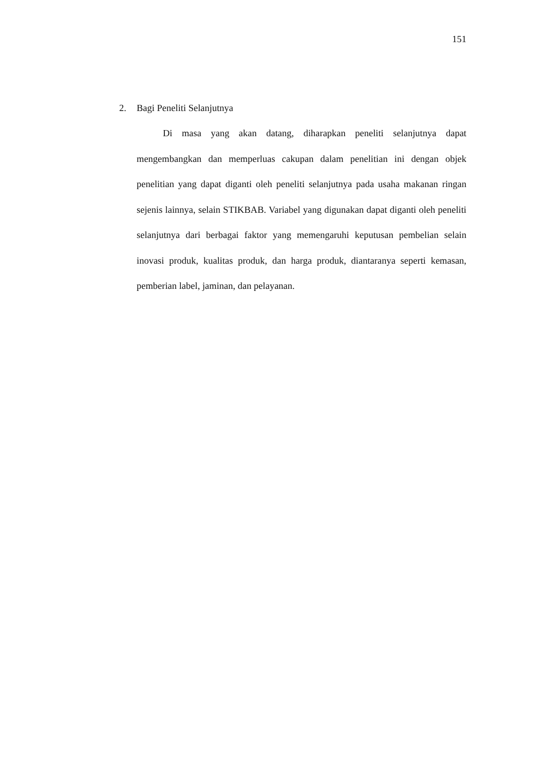151
2. Bagi Peneliti Selanjutnya
Di masa yang akan datang, diharapkan peneliti selanjutnya dapat mengembangkan dan memperluas cakupan dalam penelitian ini dengan objek penelitian yang dapat diganti oleh peneliti selanjutnya pada usaha makanan ringan sejenis lainnya, selain STIKBAB. Variabel yang digunakan dapat diganti oleh peneliti selanjutnya dari berbagai faktor yang memengaruhi keputusan pembelian selain inovasi produk, kualitas produk, dan harga produk, diantaranya seperti kemasan, pemberian label, jaminan, dan pelayanan.